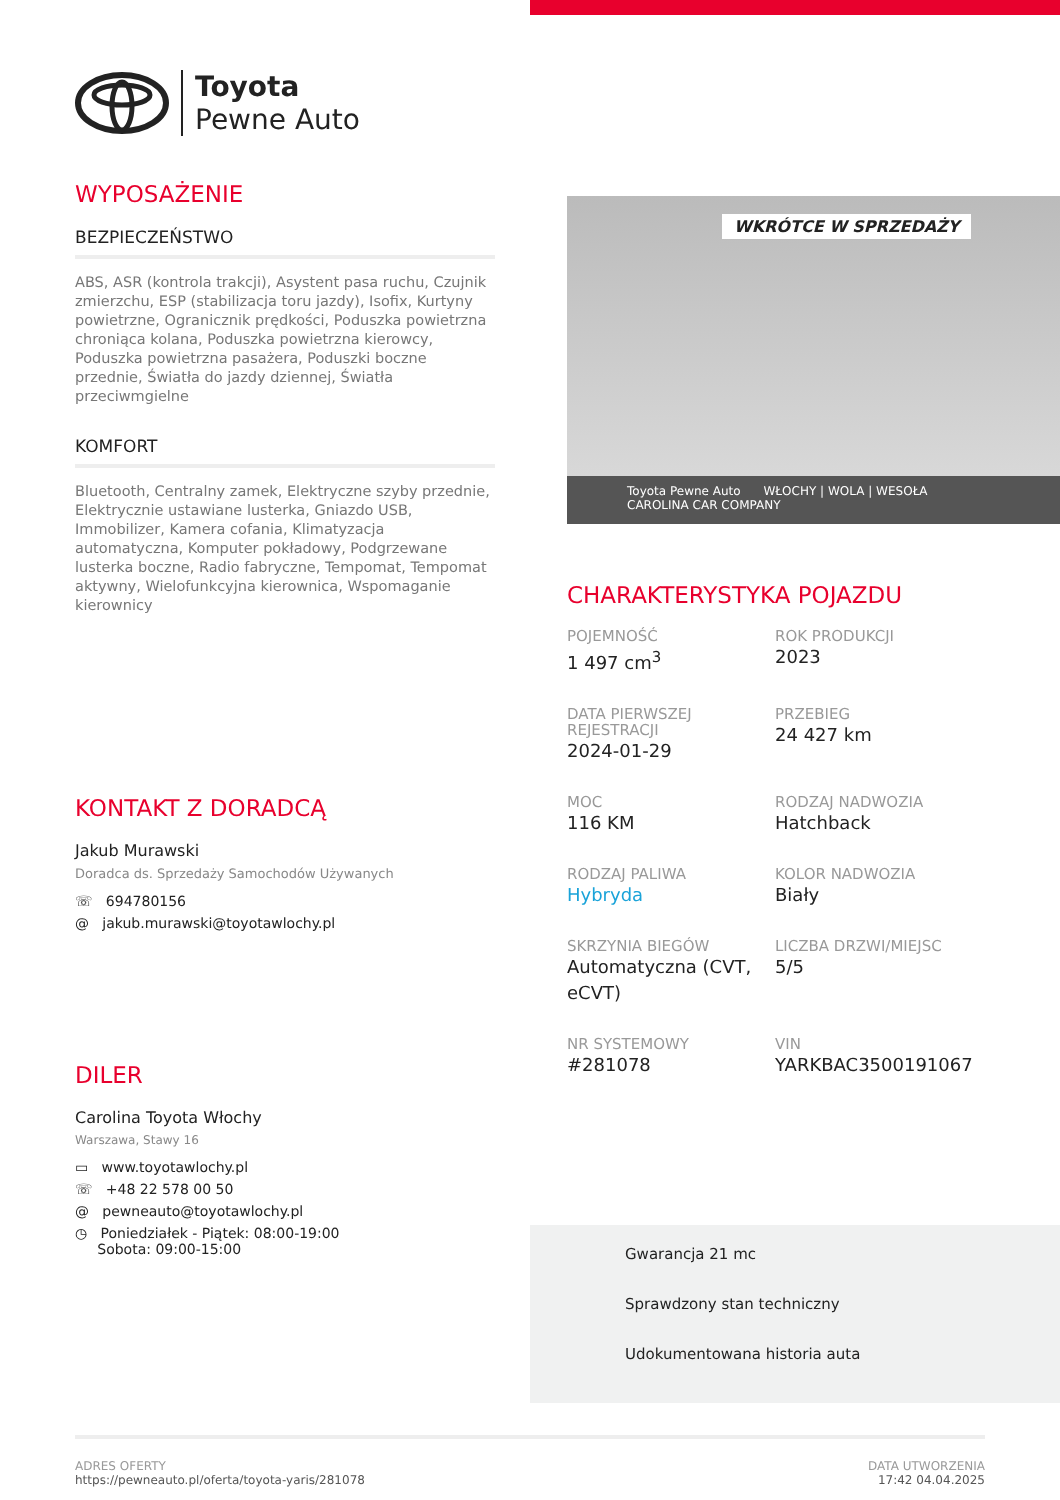Toyota
Pewne Auto
WYPOSAŻENIE
BEZPIECZEŃSTWO
ABS, ASR (kontrola trakcji), Asystent pasa ruchu, Czujnik zmierzchu, ESP (stabilizacja toru jazdy), Isofix, Kurtyny powietrzne, Ogranicznik prędkości, Poduszka powietrzna chroniąca kolana, Poduszka powietrzna kierowcy, Poduszka powietrzna pasażera, Poduszki boczne przednie, Światła do jazdy dziennej, Światła przeciwmgielne
KOMFORT
Bluetooth, Centralny zamek, Elektryczne szyby przednie, Elektrycznie ustawiane lusterka, Gniazdo USB, Immobilizer, Kamera cofania, Klimatyzacja automatyczna, Komputer pokładowy, Podgrzewane lusterka boczne, Radio fabryczne, Tempomat, Tempomat aktywny, Wielofunkcyjna kierownica, Wspomaganie kierownicy
KONTAKT Z DORADCĄ
Jakub Murawski
Doradca ds. Sprzedaży Samochodów Używanych
☏ 694780156
@ jakub.murawski@toyotawlochy.pl
DILER
Carolina Toyota Włochy
Warszawa, Stawy 16
▭ www.toyotawlochy.pl
☏ +48 22 578 00 50
@ pewneauto@toyotawlochy.pl
◷ Poniedziałek - Piątek: 08:00-19:00
Sobota: 09:00-15:00
WKRÓTCE W SPRZEDAŻY
Toyota Pewne Auto WŁOCHY | WOLA | WESOŁA CAROLINA CAR COMPANY
CHARAKTERYSTYKA POJAZDU
POJEMNOŚĆ
1 497 cm<sup>3</sup>
ROK PRODUKCJI
2023
DATA PIERWSZEJ REJESTRACJI
2024-01-29
PRZEBIEG
24 427 km
MOC
116 KM
RODZAJ NADWOZIA
Hatchback
RODZAJ PALIWA
Hybryda
KOLOR NADWOZIA
Biały
SKRZYNIA BIEGÓW
Automatyczna (CVT, eCVT)
LICZBA DRZWI/MIEJSC
5/5
NR SYSTEMOWY
#281078
VIN
YARKBAC3500191067
Gwarancja 21 mc
Sprawdzony stan techniczny
Udokumentowana historia auta
ADRES OFERTY
https://pewneauto.pl/oferta/toyota-yaris/281078
DATA UTWORZENIA
17:42 04.04.2025